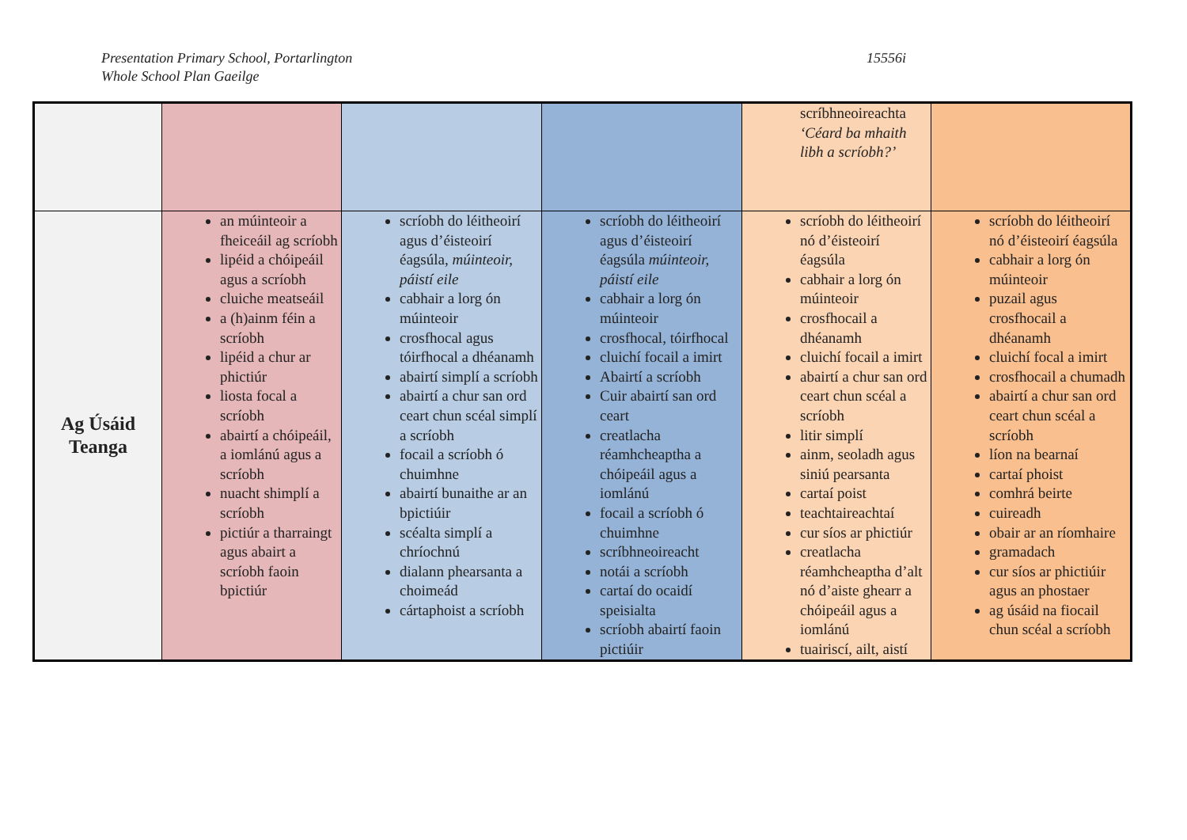Presentation Primary School, Portarlington
Whole School Plan Gaeilge
15556i
| | | | | scríbhneoireachta ‘Céard ba mhaith libh a scríobh?’ | |
| Ag Úsáid Teanga | an múinteoir a fheiceáil ag scríobh lipéid a chóipeáil agus a scríobh cluiche meatseáil a (h)ainm féin a scríobh lipéid a chur ar phictiúr liosta focal a scríobh abairtí a chóipeáil, a iomlánú agus a scríobh nuacht shimplí a scríobh pictiúr a tharraingt agus abairt a scríobh faoin bpictiúr | scríobh do léitheoirí agus d’éisteoirí éagsúla, múinteoir, páistí eile cabhair a lorg ón múinteoir crosfhocal agus tóirfhocal a dhéanamh abairtí simplí a scríobh abairtí a chur san ord ceart chun scéal simplí a scríobh focail a scríobh ó chuimhne abairtí bunaithe ar an bpictiúir scéalta simplí a chríochnú dialann phearsanta a choimeád cártaphoist a scríobh | scríobh do léitheoirí agus d’éisteoirí éagsúla múinteoir, páistí eile cabhair a lorg ón múinteoir crosfhocal, tóirfhocal cluichí focail a imirt Abairtí a scríobh Cuir abairtí san ord ceart creatlacha réamhcheaptha a chóipeáil agus a iomlánú focail a scríobh ó chuimhne scríbhneoireacht notái a scríobh cartaí do ocaidí speisialta scríobh abairtí faoin pictiúir | scríobh do léitheoirí nó d’éisteoirí éagsúla cabhair a lorg ón múinteoir crosfhocail a dhéanamh cluichí focail a imirt abairtí a chur san ord ceart chun scéal a scríobh litir simplí ainm, seoladh agus siniú pearsanta cartaí poist teachtaireachtaí cur síos ar phictiúr creatlacha réamhcheaptha d’alt nó d’aiste ghearr a chóipeáil agus a iomlánú tuairiscí, ailt, aistí | scríobh do léitheoirí nó d’éisteoirí éagsúla cabhair a lorg ón múinteoir puzail agus crosfhocail a dhéanamh cluichí focal a imirt crosfhocail a chumadh abairtí a chur san ord ceart chun scéal a scríobh líon na bearnaí cartaí phoist comhrá beirte cuireadh obair ar an ríomhaire gramadach cur síos ar phictiúir agus an phostaer ag úsáid na fiocail chun scéal a scríobh |